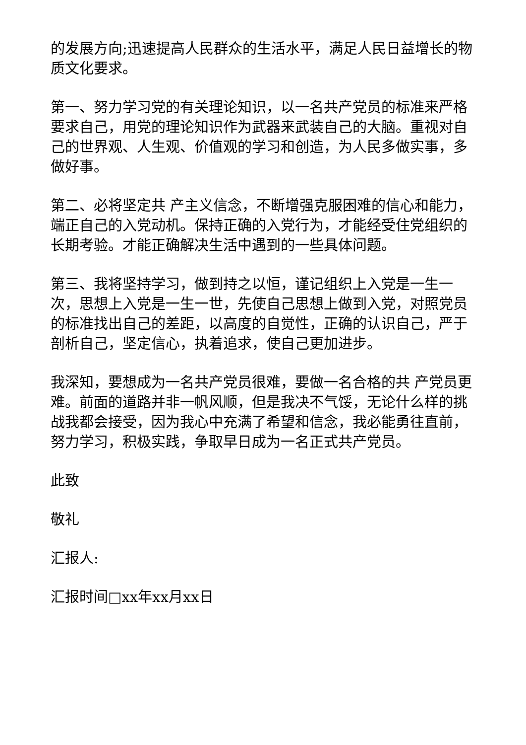的发展方向;迅速提高人民群众的生活水平，满足人民日益增长的物质文化要求。
第一、努力学习党的有关理论知识，以一名共产党员的标准来严格要求自己，用党的理论知识作为武器来武装自己的大脑。重视对自己的世界观、人生观、价值观的学习和创造，为人民多做实事，多做好事。
第二、必将坚定共 产主义信念，不断增强克服困难的信心和能力，端正自己的入党动机。保持正确的入党行为，才能经受住党组织的长期考验。才能正确解决生活中遇到的一些具体问题。
第三、我将坚持学习，做到持之以恒，谨记组织上入党是一生一次，思想上入党是一生一世，先使自己思想上做到入党，对照党员的标准找出自己的差距，以高度的自觉性，正确的认识自己，严于剖析自己，坚定信心，执着追求，使自己更加进步。
我深知，要想成为一名共产党员很难，要做一名合格的共 产党员更难。前面的道路并非一帆风顺，但是我决不气馁，无论什么样的挑战我都会接受，因为我心中充满了希望和信念，我必能勇往直前，努力学习，积极实践，争取早日成为一名正式共产党员。
此致
敬礼
汇报人:
汇报时间□xx年xx月xx日